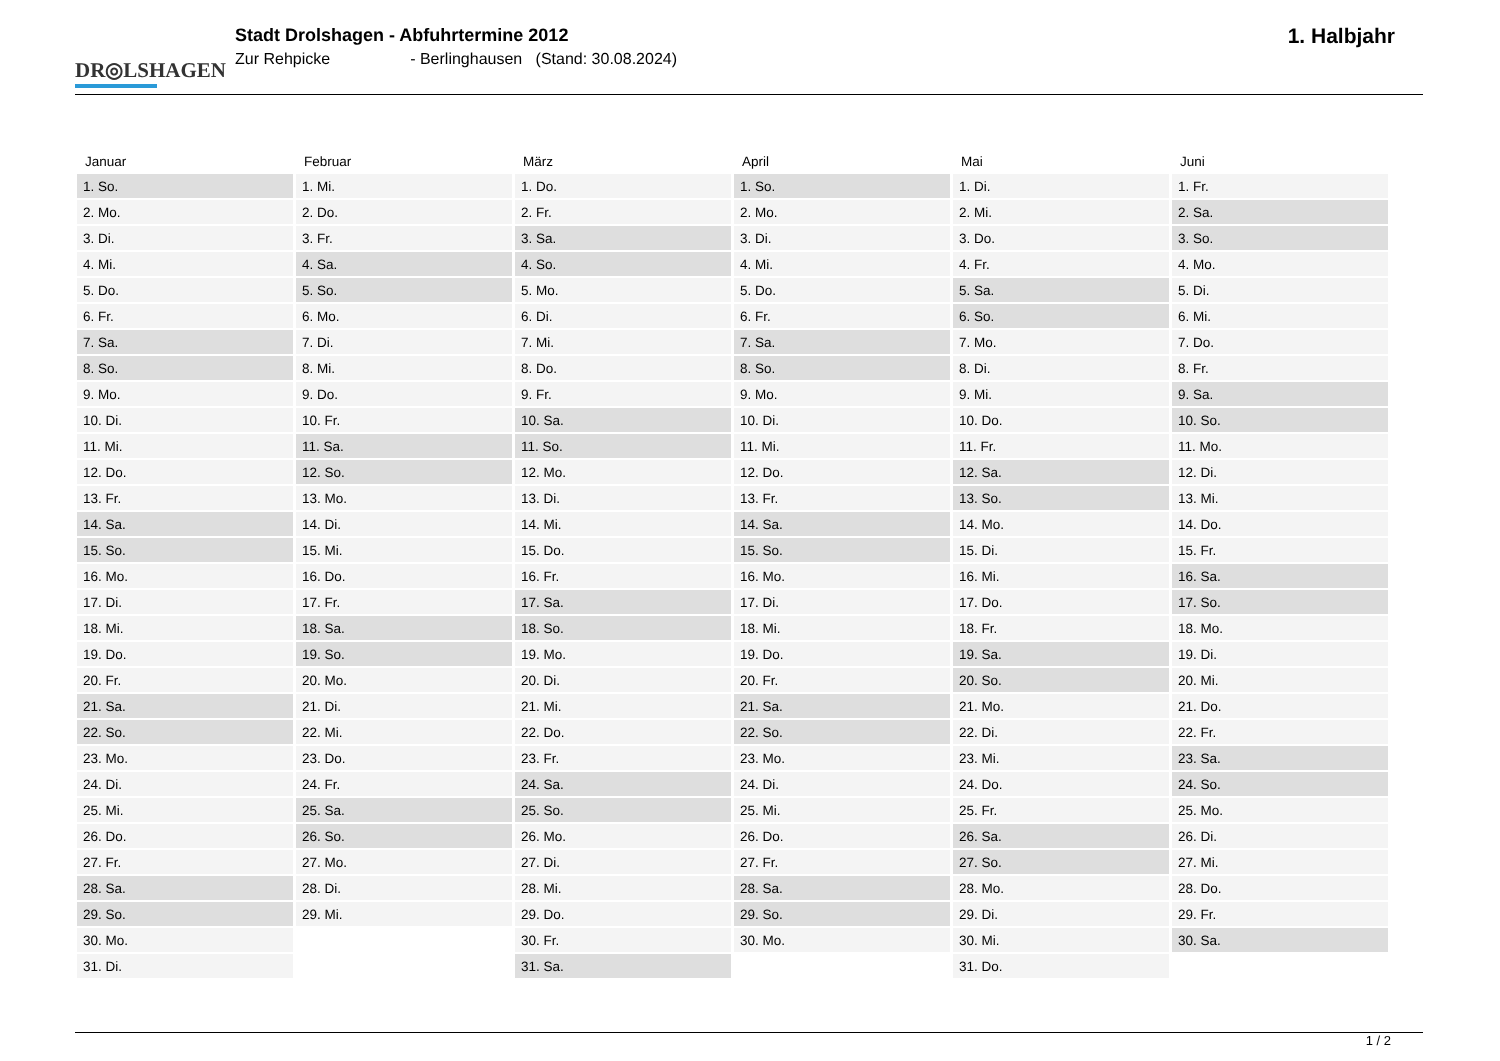DR◎LSHAGEN.
Stadt Drolshagen - Abfuhrtermine 2012
Zur Rehpicke - Berlinghausen (Stand: 30.08.2024)
1. Halbjahr
| Januar | Februar | März | April | Mai | Juni |
| --- | --- | --- | --- | --- | --- |
| 1. So. | 1. Mi. | 1. Do. | 1. So. | 1. Di. | 1. Fr. |
| 2. Mo. | 2. Do. | 2. Fr. | 2. Mo. | 2. Mi. | 2. Sa. |
| 3. Di. | 3. Fr. | 3. Sa. | 3. Di. | 3. Do. | 3. So. |
| 4. Mi. | 4. Sa. | 4. So. | 4. Mi. | 4. Fr. | 4. Mo. |
| 5. Do. | 5. So. | 5. Mo. | 5. Do. | 5. Sa. | 5. Di. |
| 6. Fr. | 6. Mo. | 6. Di. | 6. Fr. | 6. So. | 6. Mi. |
| 7. Sa. | 7. Di. | 7. Mi. | 7. Sa. | 7. Mo. | 7. Do. |
| 8. So. | 8. Mi. | 8. Do. | 8. So. | 8. Di. | 8. Fr. |
| 9. Mo. | 9. Do. | 9. Fr. | 9. Mo. | 9. Mi. | 9. Sa. |
| 10. Di. | 10. Fr. | 10. Sa. | 10. Di. | 10. Do. | 10. So. |
| 11. Mi. | 11. Sa. | 11. So. | 11. Mi. | 11. Fr. | 11. Mo. |
| 12. Do. | 12. So. | 12. Mo. | 12. Do. | 12. Sa. | 12. Di. |
| 13. Fr. | 13. Mo. | 13. Di. | 13. Fr. | 13. So. | 13. Mi. |
| 14. Sa. | 14. Di. | 14. Mi. | 14. Sa. | 14. Mo. | 14. Do. |
| 15. So. | 15. Mi. | 15. Do. | 15. So. | 15. Di. | 15. Fr. |
| 16. Mo. | 16. Do. | 16. Fr. | 16. Mo. | 16. Mi. | 16. Sa. |
| 17. Di. | 17. Fr. | 17. Sa. | 17. Di. | 17. Do. | 17. So. |
| 18. Mi. | 18. Sa. | 18. So. | 18. Mi. | 18. Fr. | 18. Mo. |
| 19. Do. | 19. So. | 19. Mo. | 19. Do. | 19. Sa. | 19. Di. |
| 20. Fr. | 20. Mo. | 20. Di. | 20. Fr. | 20. So. | 20. Mi. |
| 21. Sa. | 21. Di. | 21. Mi. | 21. Sa. | 21. Mo. | 21. Do. |
| 22. So. | 22. Mi. | 22. Do. | 22. So. | 22. Di. | 22. Fr. |
| 23. Mo. | 23. Do. | 23. Fr. | 23. Mo. | 23. Mi. | 23. Sa. |
| 24. Di. | 24. Fr. | 24. Sa. | 24. Di. | 24. Do. | 24. So. |
| 25. Mi. | 25. Sa. | 25. So. | 25. Mi. | 25. Fr. | 25. Mo. |
| 26. Do. | 26. So. | 26. Mo. | 26. Do. | 26. Sa. | 26. Di. |
| 27. Fr. | 27. Mo. | 27. Di. | 27. Fr. | 27. So. | 27. Mi. |
| 28. Sa. | 28. Di. | 28. Mi. | 28. Sa. | 28. Mo. | 28. Do. |
| 29. So. | 29. Mi. | 29. Do. | 29. So. | 29. Di. | 29. Fr. |
| 30. Mo. | | 30. Fr. | 30. Mo. | 30. Mi. | 30. Sa. |
| 31. Di. | | 31. Sa. | | 31. Do. | |
1 / 2